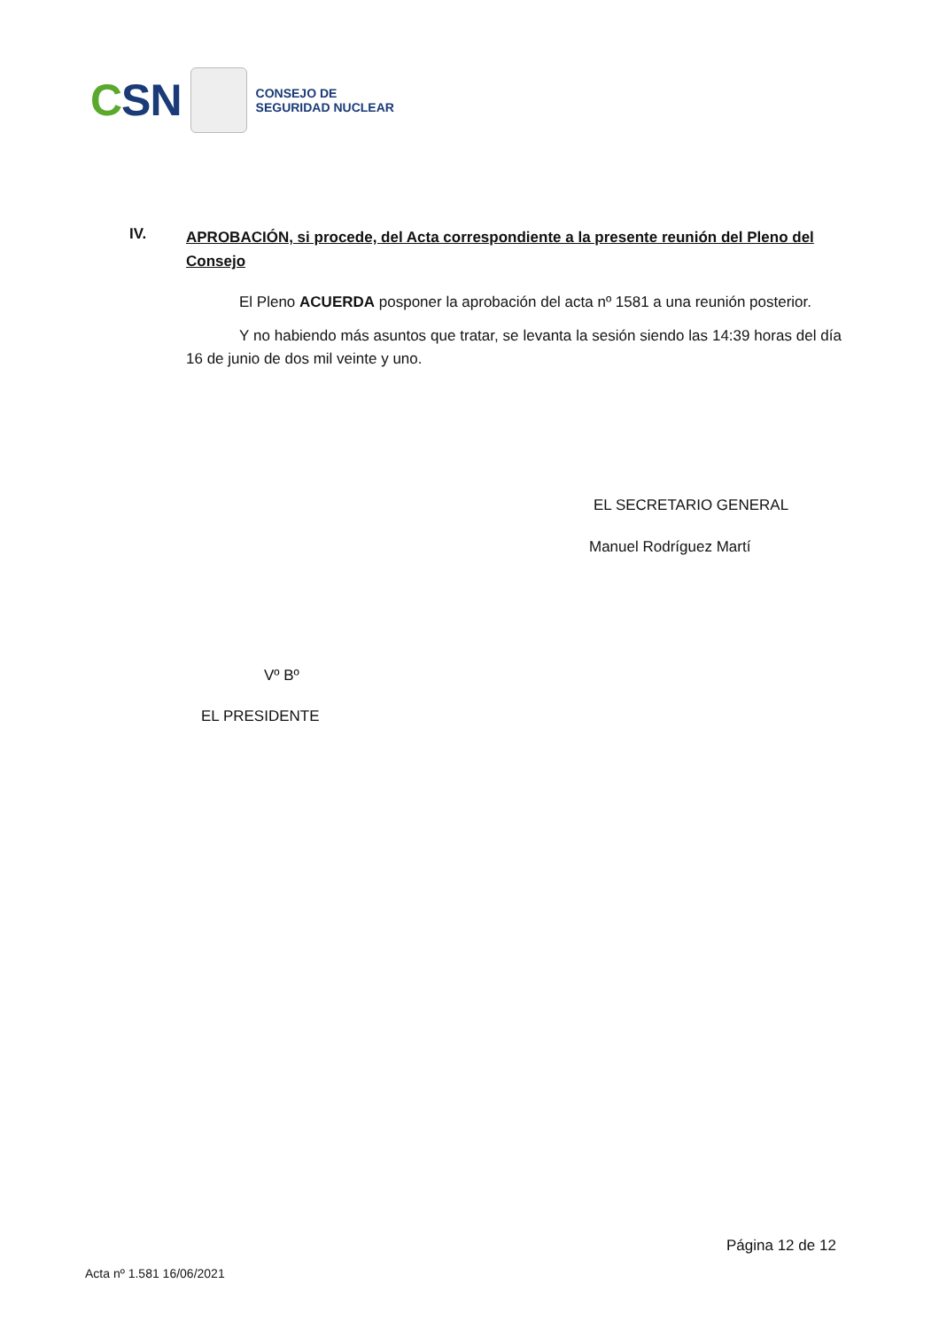CSN
CONSEJO DE
SEGURIDAD NUCLEAR
IV. APROBACIÓN, si procede, del Acta correspondiente a la presente reunión del Pleno del Consejo
El Pleno ACUERDA posponer la aprobación del acta nº 1581 a una reunión posterior.
Y no habiendo más asuntos que tratar, se levanta la sesión siendo las 14:39 horas del día 16 de junio de dos mil veinte y uno.
EL SECRETARIO GENERAL
Manuel Rodríguez Martí
Vº Bº
EL PRESIDENTE
Página 12 de 12
Acta nº 1.581 16/06/2021